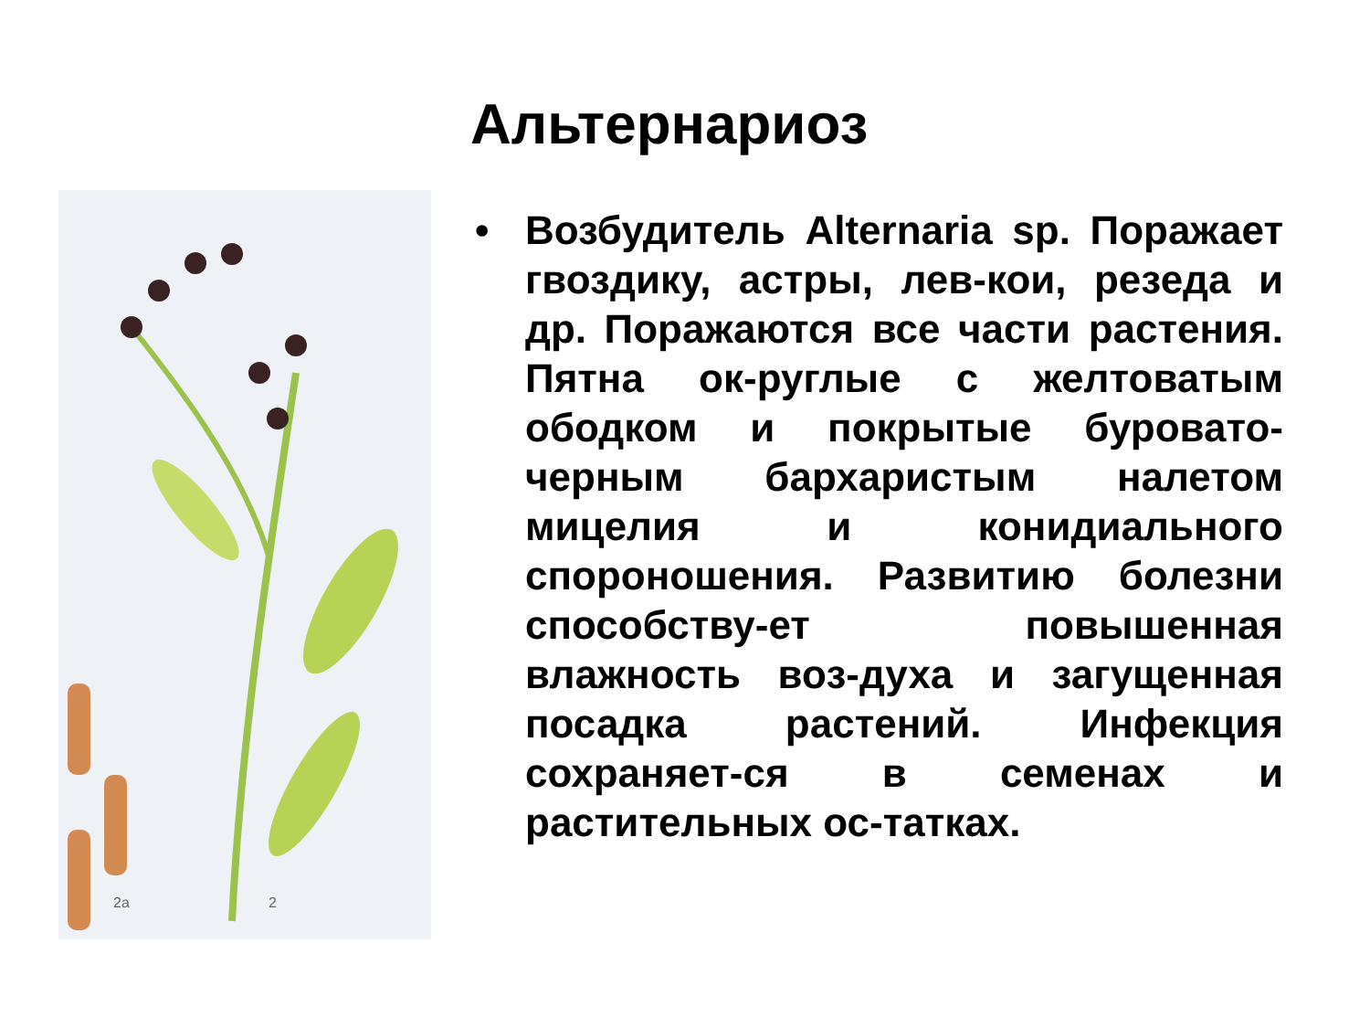Альтернариоз
2а
2
• Возбудитель Alternaria sp. Поражает гвоздику, астры, лев-кои, резеда и др. Поражаются все части растения. Пятна ок-руглые с желтоватым ободком и покрытые буровато-черным бархаристым налетом мицелия и конидиального спороношения. Развитию болезни способству-ет повышенная влажность воз-духа и загущенная посадка растений. Инфекция сохраняет-ся в семенах и растительных ос-татках.